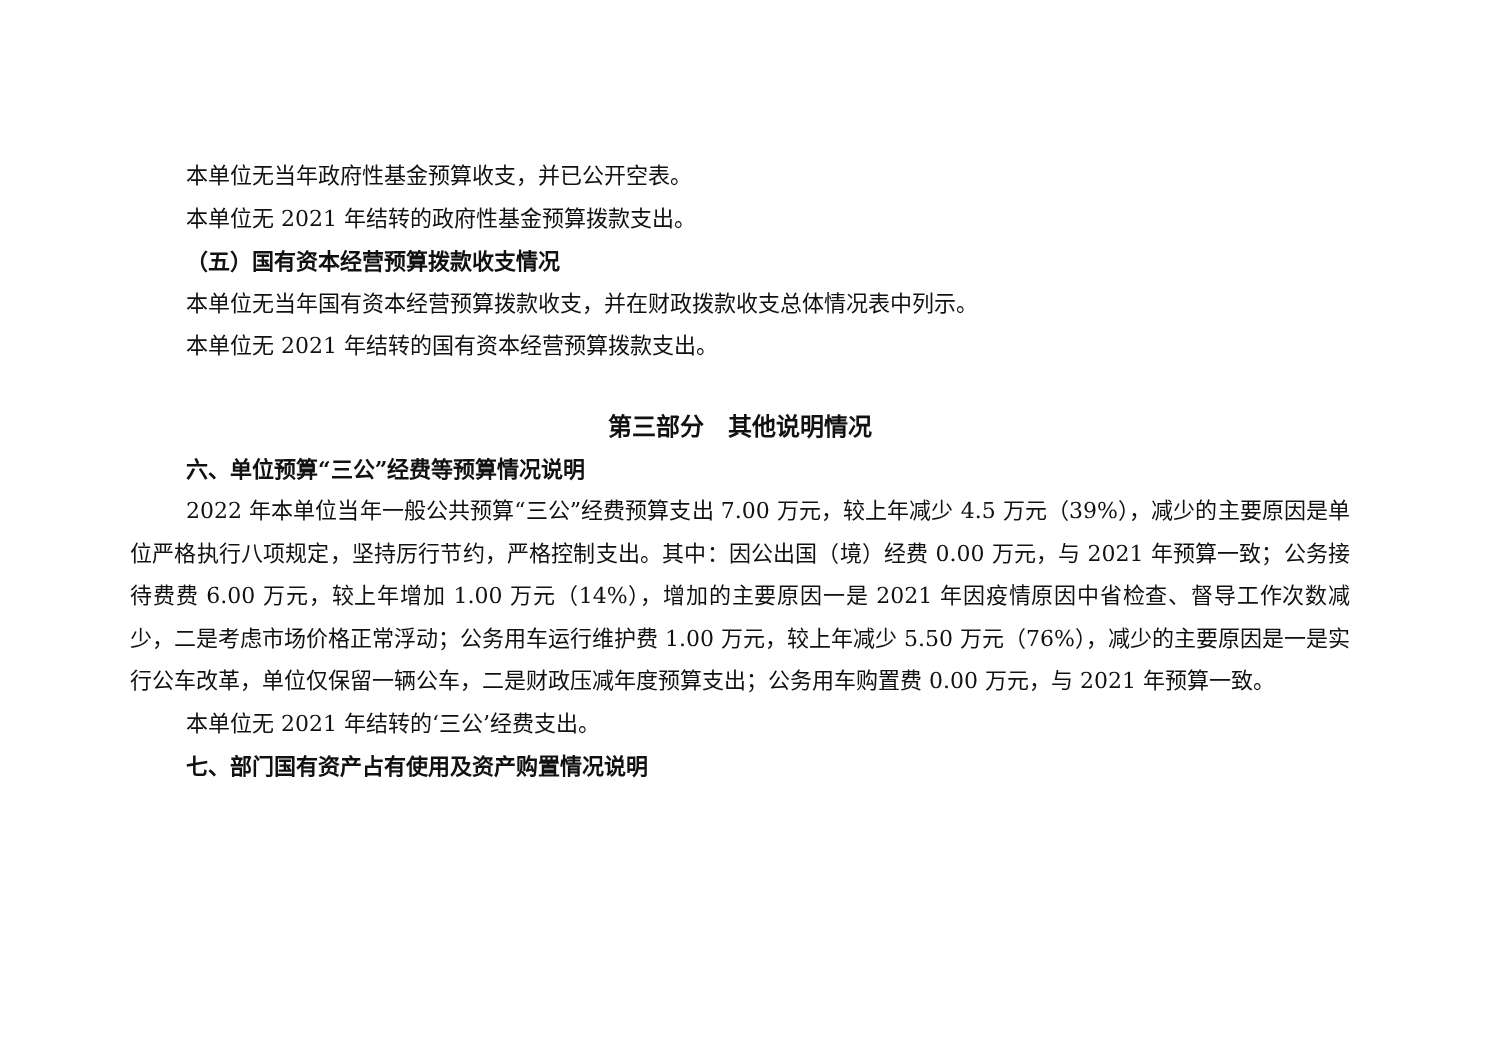本单位无当年政府性基金预算收支，并已公开空表。
本单位无 2021 年结转的政府性基金预算拨款支出。
（五）国有资本经营预算拨款收支情况
本单位无当年国有资本经营预算拨款收支，并在财政拨款收支总体情况表中列示。
本单位无 2021 年结转的国有资本经营预算拨款支出。
第三部分　其他说明情况
六、单位预算“三公”经费等预算情况说明
2022 年本单位当年一般公共预算“三公”经费预算支出 7.00 万元，较上年减少 4.5 万元（39%），减少的主要原因是单位严格执行八项规定，坚持厉行节约，严格控制支出。其中：因公出国（境）经费 0.00 万元，与 2021 年预算一致；公务接待费费 6.00 万元，较上年增加 1.00 万元（14%），增加的主要原因一是 2021 年因疫情原因中省检查、督导工作次数减少，二是考虑市场价格正常浮动；公务用车运行维护费 1.00 万元，较上年减少 5.50 万元（76%），减少的主要原因是一是实行公车改革，单位仅保留一辆公车，二是财政压减年度预算支出；公务用车购置费 0.00 万元，与 2021 年预算一致。
本单位无 2021 年结转的‘三公’经费支出。
七、部门国有资产占有使用及资产购置情况说明